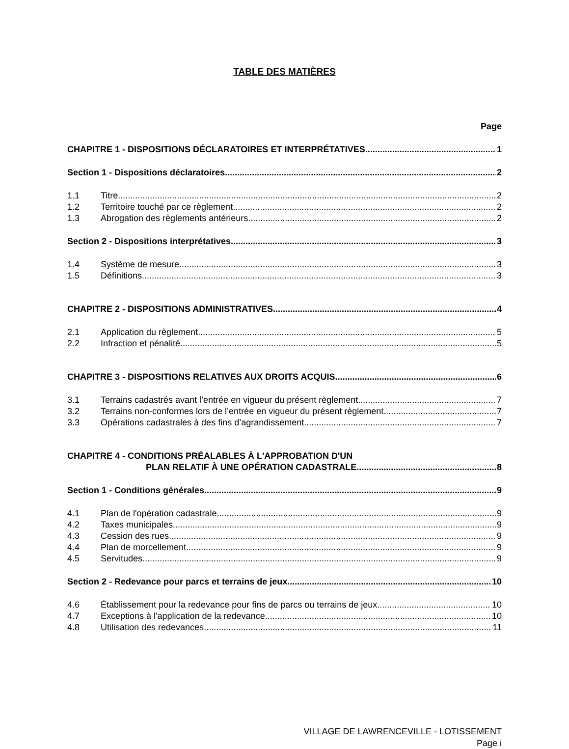TABLE DES MATIÈRES
Page
CHAPITRE 1 - DISPOSITIONS DÉCLARATOIRES ET INTERPRÉTATIVES 1
Section 1 - Dispositions déclaratoires 2
1.1 Titre 2
1.2 Territoire touché par ce règlement 2
1.3 Abrogation des règlements antérieurs 2
Section 2 - Dispositions interprétatives 3
1.4 Système de mesure 3
1.5 Définitions 3
CHAPITRE 2 - DISPOSITIONS ADMINISTRATIVES 4
2.1 Application du règlement 5
2.2 Infraction et pénalité 5
CHAPITRE 3 - DISPOSITIONS RELATIVES AUX DROITS ACQUIS 6
3.1 Terrains cadastrés avant l’entrée en vigueur du présent règlement 7
3.2 Terrains non-conformes lors de l’entrée en vigueur du présent règlement 7
3.3 Opérations cadastrales à des fins d’agrandissement 7
CHAPITRE 4 - CONDITIONS PRÉALABLES À L'APPROBATION D'UN
PLAN RELATIF À UNE OPÉRATION CADASTRALE 8
Section 1 - Conditions générales 9
4.1 Plan de l'opération cadastrale 9
4.2 Taxes municipales 9
4.3 Cession des rues 9
4.4 Plan de morcellement 9
4.5 Servitudes 9
Section 2 - Redevance pour parcs et terrains de jeux 10
4.6 Établissement pour la redevance pour fins de parcs ou terrains de jeux 10
4.7 Exceptions à l'application de la redevance 10
4.8 Utilisation des redevances 11
VILLAGE DE LAWRENCEVILLE - LOTISSEMENT
Page i